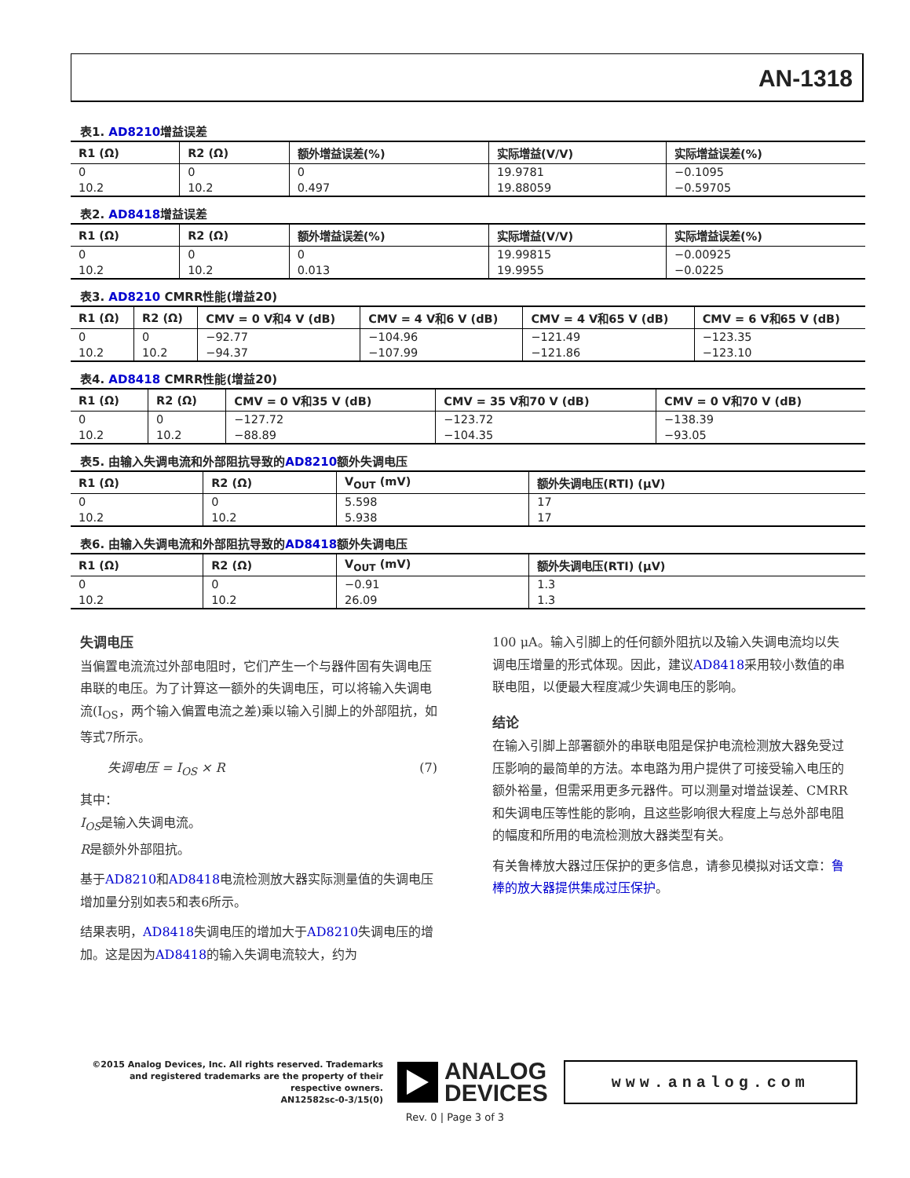AN-1318
表1. AD8210增益误差
| R1 (Ω) | R2 (Ω) | 额外增益误差(%) | 实际增益(V/V) | 实际增益误差(%) |
| --- | --- | --- | --- | --- |
| 0 | 0 | 0 | 19.9781 | −0.1095 |
| 10.2 | 10.2 | 0.497 | 19.88059 | −0.59705 |
表2. AD8418增益误差
| R1 (Ω) | R2 (Ω) | 额外增益误差(%) | 实际增益(V/V) | 实际增益误差(%) |
| --- | --- | --- | --- | --- |
| 0 | 0 | 0 | 19.99815 | −0.00925 |
| 10.2 | 10.2 | 0.013 | 19.9955 | −0.0225 |
表3. AD8210 CMRR性能(增益20)
| R1 (Ω) | R2 (Ω) | CMV = 0 V和4 V (dB) | CMV = 4 V和6 V (dB) | CMV = 4 V和65 V (dB) | CMV = 6 V和65 V (dB) |
| --- | --- | --- | --- | --- | --- |
| 0 | 0 | −92.77 | −104.96 | −121.49 | −123.35 |
| 10.2 | 10.2 | −94.37 | −107.99 | −121.86 | −123.10 |
表4. AD8418 CMRR性能(增益20)
| R1 (Ω) | R2 (Ω) | CMV = 0 V和35 V (dB) | CMV = 35 V和70 V (dB) | CMV = 0 V和70 V (dB) |
| --- | --- | --- | --- | --- |
| 0 | 0 | −127.72 | −123.72 | −138.39 |
| 10.2 | 10.2 | −88.89 | −104.35 | −93.05 |
表5. 由输入失调电流和外部阻抗导致的AD8210额外失调电压
| R1 (Ω) | R2 (Ω) | V<sub>OUT</sub> (mV) | 额外失调电压(RTI) (μV) |
| --- | --- | --- | --- |
| 0 | 0 | 5.598 | 17 |
| 10.2 | 10.2 | 5.938 | 17 |
表6. 由输入失调电流和外部阻抗导致的AD8418额外失调电压
| R1 (Ω) | R2 (Ω) | V<sub>OUT</sub> (mV) | 额外失调电压(RTI) (μV) |
| --- | --- | --- | --- |
| 0 | 0 | −0.91 | 1.3 |
| 10.2 | 10.2 | 26.09 | 1.3 |
失调电压
当偏置电流流过外部电阻时，它们产生一个与器件固有失调电压串联的电压。为了计算这一额外的失调电压，可以将输入失调电流(I<sub>OS</sub>，两个输入偏置电流之差)乘以输入引脚上的外部阻抗，如等式7所示。
失调电压 = I<sub>OS</sub> × R (7)
其中：
I<sub>OS</sub>是输入失调电流。
R是额外外部阻抗。
基于AD8210和AD8418电流检测放大器实际测量值的失调电压增加量分别如表5和表6所示。
结果表明，AD8418失调电压的增加大于AD8210失调电压的增加。这是因为AD8418的输入失调电流较大，约为
100 μA。输入引脚上的任何额外阻抗以及输入失调电流均以失调电压增量的形式体现。因此，建议AD8418采用较小数值的串联电阻，以便最大程度减少失调电压的影响。
结论
在输入引脚上部署额外的串联电阻是保护电流检测放大器免受过压影响的最简单的方法。本电路为用户提供了可接受输入电压的额外裕量，但需采用更多元器件。可以测量对增益误差、CMRR和失调电压等性能的影响，且这些影响很大程度上与总外部电阻的幅度和所用的电流检测放大器类型有关。
有关鲁棒放大器过压保护的更多信息，请参见模拟对话文章：鲁棒的放大器提供集成过压保护。
©2015 Analog Devices, Inc. All rights reserved. Trademarks and registered trademarks are the property of their respective owners.
AN12582sc-0-3/15(0)
ANALOG
DEVICES
www.analog.com
Rev. 0 | Page 3 of 3